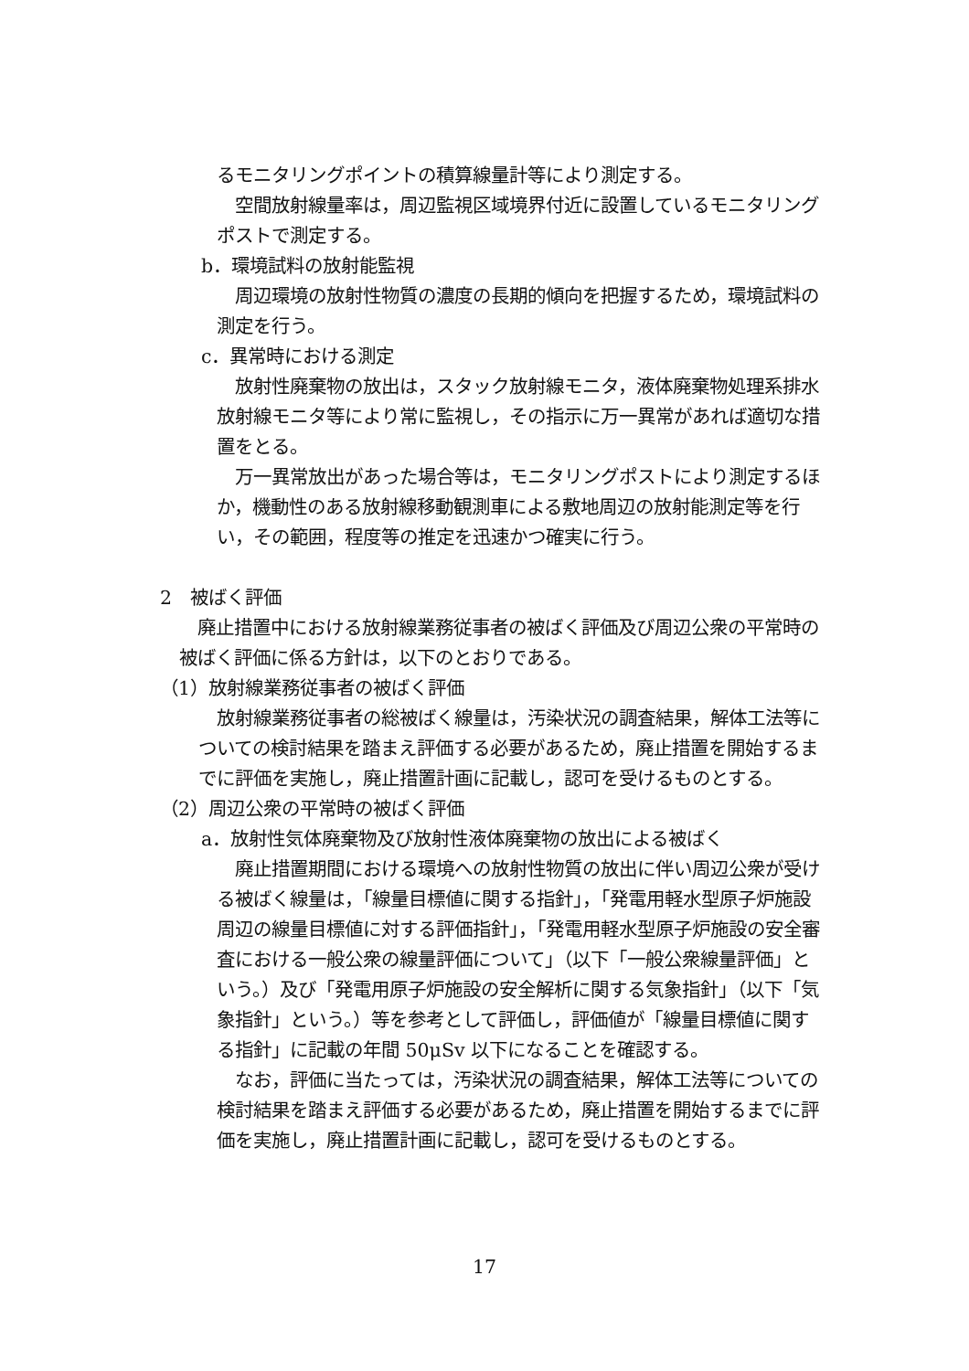るモニタリングポイントの積算線量計等により測定する。
空間放射線量率は，周辺監視区域境界付近に設置しているモニタリングポストで測定する。
b．環境試料の放射能監視
周辺環境の放射性物質の濃度の長期的傾向を把握するため，環境試料の測定を行う。
c．異常時における測定
放射性廃棄物の放出は，スタック放射線モニタ，液体廃棄物処理系排水放射線モニタ等により常に監視し，その指示に万一異常があれば適切な措置をとる。
万一異常放出があった場合等は，モニタリングポストにより測定するほか，機動性のある放射線移動観測車による敷地周辺の放射能測定等を行い，その範囲，程度等の推定を迅速かつ確実に行う。
2　被ばく評価
廃止措置中における放射線業務従事者の被ばく評価及び周辺公衆の平常時の被ばく評価に係る方針は，以下のとおりである。
（1）放射線業務従事者の被ばく評価
放射線業務従事者の総被ばく線量は，汚染状況の調査結果，解体工法等についての検討結果を踏まえ評価する必要があるため，廃止措置を開始するまでに評価を実施し，廃止措置計画に記載し，認可を受けるものとする。
（2）周辺公衆の平常時の被ばく評価
a．放射性気体廃棄物及び放射性液体廃棄物の放出による被ばく
廃止措置期間における環境への放射性物質の放出に伴い周辺公衆が受ける被ばく線量は，「線量目標値に関する指針」，「発電用軽水型原子炉施設周辺の線量目標値に対する評価指針」，「発電用軽水型原子炉施設の安全審査における一般公衆の線量評価について」（以下「一般公衆線量評価」という。）及び「発電用原子炉施設の安全解析に関する気象指針」（以下「気象指針」という。）等を参考として評価し，評価値が「線量目標値に関する指針」に記載の年間 50μSv 以下になることを確認する。
なお，評価に当たっては，汚染状況の調査結果，解体工法等についての検討結果を踏まえ評価する必要があるため，廃止措置を開始するまでに評価を実施し，廃止措置計画に記載し，認可を受けるものとする。
17